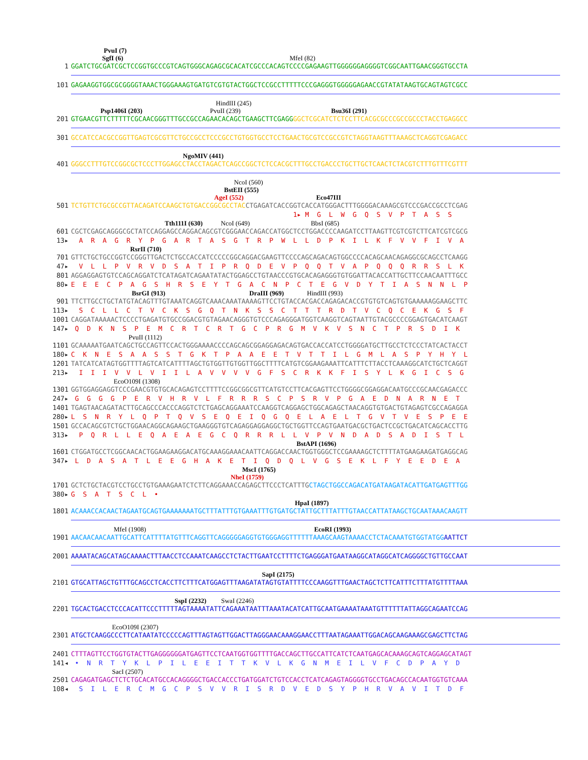PvuI (7)
SgfI (6) MfeI (82)
1 GGATCTGCGATCGCTCCGGTGCCCGTCAGTGGGCAGAGCGCACATCGCCCACAGTCCCCGAGAAGTTGGGGGGAGGGGTCGGCAATTGAACGGGTGCCTA
101 GAGAAGGTGGCGCGGGGTAAACTGGGAAAGTGATGTCGTGTACTGGCTCCGCCTTTTTCCCGAGGGTGGGGGAGAACCGTATATAAGTGCAGTAGTCGCC
HindIII (245)
Psp1406I (203) PvuII (239) Bsu36I (291)
201 GTGAACGTTCTTTTTCGCAACGGGTTTGCCGCCAGAACACAGCTGAAGCTTCGAGG GGCTCGCATCTCTCCTTCACGCGCCCGCCGCCCTACCTGAGGCC
301 GCCATCCACGCCGGTTGAGTCGCGTTCTGCCGCCTCCCGCCTGTGGTGCCTCCTGAACTGCGTCCGCCGTCTAGGTAAGTTTAAAGCTCAGGTCGAGACC
NgoMIV (441)
401 GGGCCTTTGTCCGGCGCTCCCTTGGAGCCTACCTAGACTCAGCCGGCTCTCCACGCTTTGCCTGACCCTGCTTGCTCAACTCTACGTCTTTGTTTCGTTT
NcoI (560)
BstEII (555)
AgeI (552) Eco47III
501 TCTGTTCTGCGCCGTTACAGATCCAAGCTGTGACCGGCGCCTAC CTGAGATCACCGGTCACCATGGGACTTTGGGGACAAAGCGTCCCGACCGCCTCGAG
1▸ M G L W G Q S V P T A S S
Tth111I (630) NcoI (649) BbsI (685)
601 CGCTCGAGCAGGGCGCTATCCAGGAGCCAGGACAGCGTCGGGAACCAGACCATGGCTCCTGGACCCCAAGATCCTTAAGTTCGTCGTCTTCATCGTCGCG
13▸ A R A G R Y P G A R T A S G T R P W L L D P K I L K F V V F I V A
RsrII (710)
701 GTTCTGCTGCCGGTCCGGGTTGACTCTGCCACCATCCCCCGGCAGGACGAAGTTCCCCAGCAGACAGTGGCCCCACAGCAACAGAGGCGCAGCCTCAAGG
47▸ V L L P V R V D S A T I P R Q D E V P Q Q T V A P Q Q Q R R S L K
801 AGGAGGAGTGTCCAGCAGGATCTCATAGATCAGAATATACTGGAGCCTGTAACCCGTGCACAGAGGGTGTGGATTACACCATTGCTTCCAACAATTTGCC
80▸ E E E C P A G S H R S E Y T G A C N P C T E G V D Y T I A S N N L P
BsrGI (913) DraIII (969) HindIII (993)
901 TTCTTGCCTGCTATGTACAGTTTGTAAATCAGGTCAAACAAATAAAAGTTCCTGTACCACGACCAGAGACACCGTGTGTCAGTGTGAAAAAGGAAGCTTC
113▸ S C L L C T V C K S G Q T N K S S C T T T R D T V C Q C E K G S F
1001 CAGGATAAAAACTCCCCTGAGATGTGCCGGACGTGTAGAACAGGGTGTCCCAGAGGGATGGTCAAGGTCAGTAATTGTACGCCCCGGAGTGACATCAAGT
147▸ Q D K N S P E M C R T C R T G C P R G M V K V S N C T P R S D I K
PvuII (1112)
1101 GCAAAAATGAATCAGCTGCCAGTTCCACTGGGAAAACCCCAGCAGCGGAGGAGACAGTGACCACCATCCTGGGGATGCTTGCCTCTCCCTATCACTACCT
180▸ C K N E S A A S S T G K T P A A E E T V T T I L G M L A S P Y H Y L
1201 TATCATCATAGTGGTTTTAGTCATCATTTTAGCTGTGGTTGTGGTTGGCTTTTCATGTCGGAAGAAATTCATTTCTTACCTCAAAGGCATCTGCTCAGGT
213▸ I I I V V L V I I L A V V V V G F S C R K K F I S Y L K G I C S G
EcoO109I (1308)
1301 GGTGGAGGAGGTCCCGAACGTGTGCACAGAGTCCTTTTCCGGCGGCGTTCATGTCCTTCACGAGTTCCTGGGGCGGAGGACAATGCCCGCAACGAGACCC
247▸ G G G G P E R V H R V L F R R R S C P S R V P G A E D N A R N E T
1401 TGAGTAACAGATACTTGCAGCCCACCCAGGTCTCTGAGCAGGAAATCCAAGGTCAGGAGCTGGCAGAGCTAACAGGTGTGACTGTAGAGTCGCCAGAGGA
280▸ L S N R Y L Q P T Q V S E Q E I Q G Q E L A E L T G V T V E S P E E
1501 GCCACAGCGTCTGCTGGAACAGGCAGAAGCTGAAGGGTGTCAGAGGAGGAGGCTGCTGGTTCCAGTGAATGACGCTGACTCCGCTGACATCAGCACCTTG
313▸ P Q R L L E Q A E A E G C Q R R R L L V P V N D A D S A D I S T L
BstAPI (1696)
1601 CTGGATGCCTCGGCAACACTGGAAGAAGGACATGCAAAGGAAACAATTCAGGACCAACTGGTGGGCTCCGAAAAGCTCTTTTATGAAGAAGATGAGGCAG
347▸ L D A S A T L E E G H A K E T I Q D Q L V G S E K L F Y E E D E A
MscI (1765)
NheI (1759)
1701 GCTCTGCTACGTCCTGCCTGTGAAAGAATCTCTTCAGGAAACCAGAGCTTCCCTCATTTG CTAGCTGGCCAGACATGATAAGATACATTGATGAGTTTGG
380▸ G S A T S C L •
HpaI (1897)
1801 ACAAACCACAACTAGAATGCAGTGAAAAAAATGCTTTATTTGTGAAATTTGTGATGCTATTGCTTTATTTGTAACCATTATAAGCTGCAATAAACAAGTT
MfeI (1908) EcoRI (1993)
1901 AACAACAACAATTGCATTCATTTTATGTTTCAGGTTCAGGGGGAGGTGTGGGAGGTTTTTTAAAGCAAGTAAAACCTCTACAAATGTGGTATGG AATTCT
2001 AAAATACAGCATAGCAAAACTTTAACCTCCAAATCAAGCCTCTACTTGAATCCTTTTCTGAGGGATGAATAAGGCATAGGCATCAGGGGCTGTTGCCAAT
SapI (2175)
2101 GTGCATTAGCTGTTTGCAGCCTCACCTTCTTTCATGGAGTTTAAGATATAGTGTATTTTCCCAAGGTTTGAACTAGCTCTTCATTTCTTTATGTTTTAAA
SspI (2232) SwaI (2246)
2201 TGCACTGACCTCCCACATTCCCTTTTTAGTAAAATATTCAGAAATAATTTAAATACATCATTGCAATGAAAATAAATGTTTTTTATTAGGCAGAATCCAG
EcoO109I (2307)
2301 ATGCTCAAGGCCCTTCATAATATCCCCCAGTTTAGTAGTTGGACTTAGGGAACAAAGGAACCTTTAATAGAAATTGGACAGCAAGAAAGCGAGCTTCTAG
2401 CTTTAGTTCCTGGTGTACTTGAGGGGGGATGAGTTCCTCAATGGTGGTTTTGACCAGCTTGCCATTCATCTCAATGAGCACAAAGCAGTCAGGAGCATAGT
141◂ • N R T Y K L P I L E E I T T K V L K G N M E I L V F C D P A Y D
SacI (2507)
2501 CAGAGATGAGCTCTCTGCACATGCCACAGGGGCTGACCACCCTGATGGATCTGTCCACCTCATCAGAGTAGGGGTGCCTGACAGCCACAATGGTGTCAAA
108◂ S I L E R C M G C P S V V R I S R D V E D S Y P H R V A V I T D F